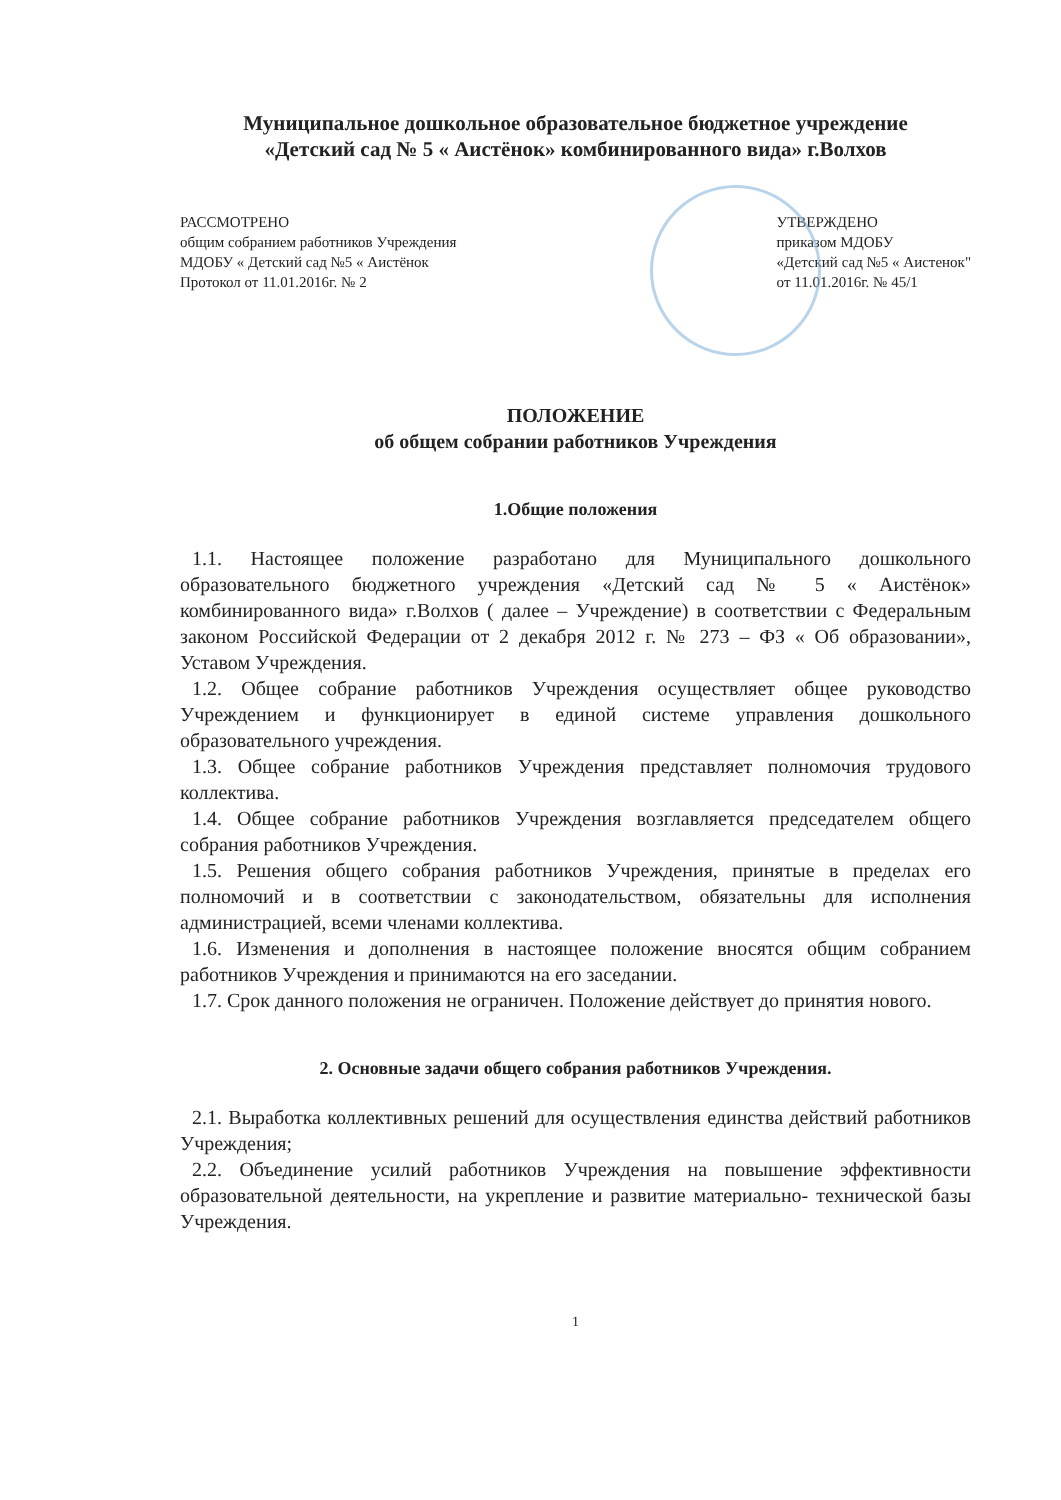Муниципальное дошкольное образовательное бюджетное учреждение
«Детский сад № 5 « Аистёнок» комбинированного вида» г.Волхов
РАССМОТРЕНО
общим собранием работников Учреждения
МДОБУ « Детский сад №5 « Аистёнок
Протокол от 11.01.2016г. № 2
УТВЕРЖДЕНО
приказом МДОБУ
«Детский сад №5 « Аистенок"
от 11.01.2016г. № 45/1
ПОЛОЖЕНИЕ
об общем собрании работников Учреждения
1.Общие положения
1.1. Настоящее положение разработано для Муниципального дошкольного образовательного бюджетного учреждения «Детский сад № 5 « Аистёнок» комбинированного вида» г.Волхов ( далее – Учреждение) в соответствии с Федеральным законом Российской Федерации от 2 декабря 2012 г. № 273 – ФЗ « Об образовании», Уставом Учреждения.
1.2. Общее собрание работников Учреждения осуществляет общее руководство Учреждением и функционирует в единой системе управления дошкольного образовательного учреждения.
1.3. Общее собрание работников Учреждения представляет полномочия трудового коллектива.
1.4. Общее собрание работников Учреждения возглавляется председателем общего собрания работников Учреждения.
1.5. Решения общего собрания работников Учреждения, принятые в пределах его полномочий и в соответствии с законодательством, обязательны для исполнения администрацией, всеми членами коллектива.
1.6. Изменения и дополнения в настоящее положение вносятся общим собранием работников Учреждения и принимаются на его заседании.
1.7. Срок данного положения не ограничен. Положение действует до принятия нового.
2. Основные задачи общего собрания работников Учреждения.
2.1. Выработка коллективных решений для осуществления единства действий работников Учреждения;
2.2. Объединение усилий работников Учреждения на повышение эффективности образовательной деятельности, на укрепление и развитие материально- технической базы Учреждения.
1